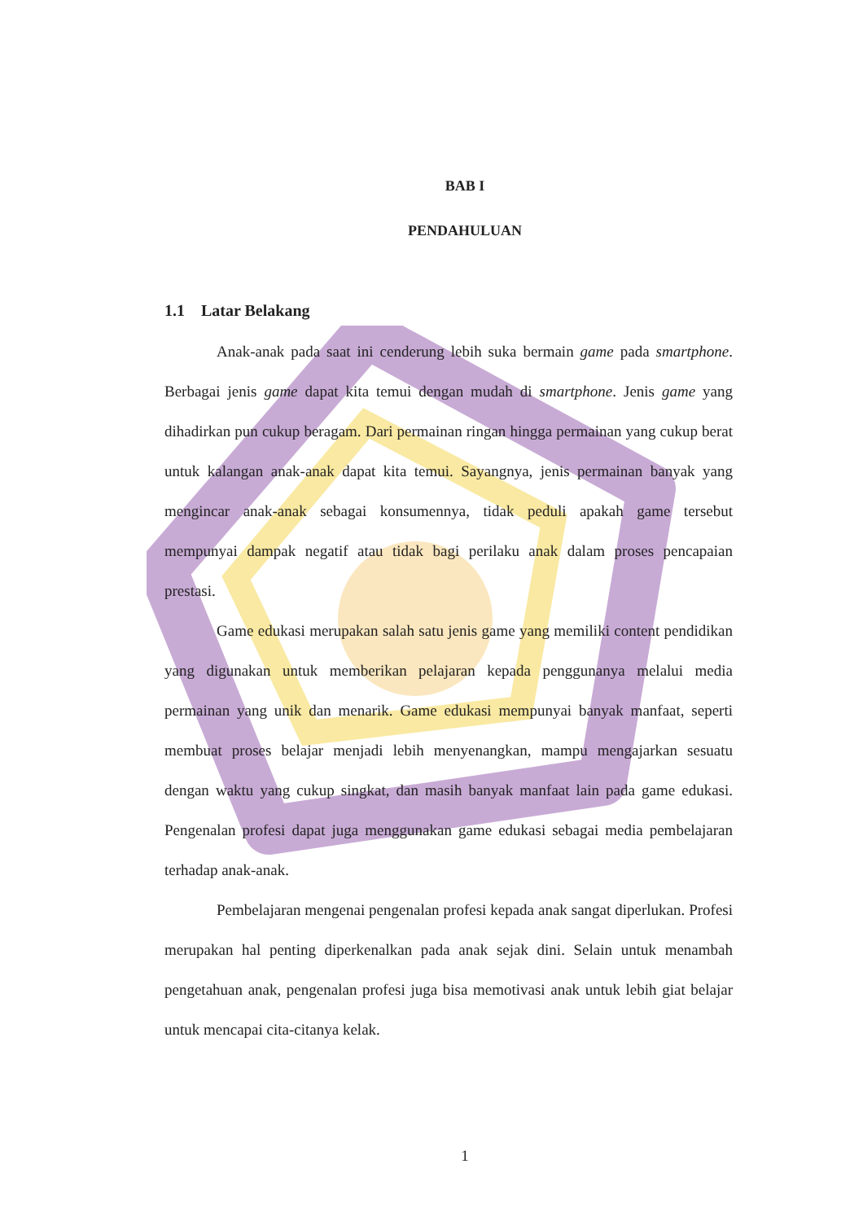BAB I
PENDAHULUAN
1.1 Latar Belakang
Anak-anak pada saat ini cenderung lebih suka bermain game pada smartphone. Berbagai jenis game dapat kita temui dengan mudah di smartphone. Jenis game yang dihadirkan pun cukup beragam. Dari permainan ringan hingga permainan yang cukup berat untuk kalangan anak-anak dapat kita temui. Sayangnya, jenis permainan banyak yang mengincar anak-anak sebagai konsumennya, tidak peduli apakah game tersebut mempunyai dampak negatif atau tidak bagi perilaku anak dalam proses pencapaian prestasi.
Game edukasi merupakan salah satu jenis game yang memiliki content pendidikan yang digunakan untuk memberikan pelajaran kepada penggunanya melalui media permainan yang unik dan menarik. Game edukasi mempunyai banyak manfaat, seperti membuat proses belajar menjadi lebih menyenangkan, mampu mengajarkan sesuatu dengan waktu yang cukup singkat, dan masih banyak manfaat lain pada game edukasi. Pengenalan profesi dapat juga menggunakan game edukasi sebagai media pembelajaran terhadap anak-anak.
Pembelajaran mengenai pengenalan profesi kepada anak sangat diperlukan. Profesi merupakan hal penting diperkenalkan pada anak sejak dini. Selain untuk menambah pengetahuan anak, pengenalan profesi juga bisa memotivasi anak untuk lebih giat belajar untuk mencapai cita-citanya kelak.
1